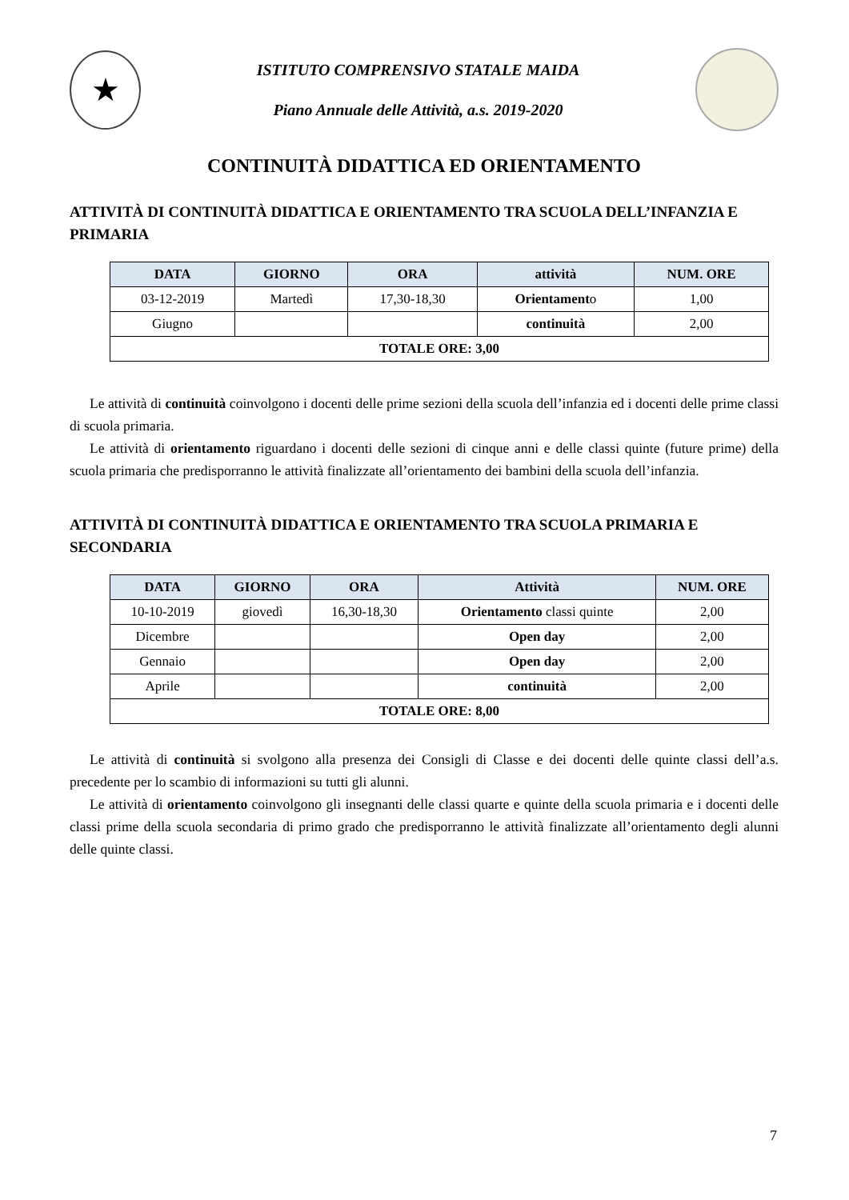★
ISTITUTO COMPRENSIVO STATALE MAIDA
Piano Annuale delle Attività, a.s. 2019-2020
CONTINUITÀ DIDATTICA ED ORIENTAMENTO
ATTIVITÀ DI CONTINUITÀ DIDATTICA E ORIENTAMENTO TRA SCUOLA DELL’INFANZIA E PRIMARIA
| DATA | GIORNO | ORA | attività | NUM. ORE |
| --- | --- | --- | --- | --- |
| 03-12-2019 | Martedì | 17,30-18,30 | Orientament o | 1,00 |
| Giugno | | | continuità | 2,00 |
| TOTALE ORE: 3,00 | | | | |
Le attività di continuità coinvolgono i docenti delle prime sezioni della scuola dell’infanzia ed i docenti delle prime classi di scuola primaria.
Le attività di orientamento riguardano i docenti delle sezioni di cinque anni e delle classi quinte (future prime) della scuola primaria che predisporranno le attività finalizzate all’orientamento dei bambini della scuola dell’infanzia.
ATTIVITÀ DI CONTINUITÀ DIDATTICA E ORIENTAMENTO TRA SCUOLA PRIMARIA E SECONDARIA
| DATA | GIORNO | ORA | Attività | NUM. ORE |
| --- | --- | --- | --- | --- |
| 10-10-2019 | giovedì | 16,30-18,30 | Orientamento classi quinte | 2,00 |
| Dicembre | | | Open day | 2,00 |
| Gennaio | | | Open day | 2,00 |
| Aprile | | | continuità | 2,00 |
| TOTALE ORE: 8,00 | | | | |
Le attività di continuità si svolgono alla presenza dei Consigli di Classe e dei docenti delle quinte classi dell’a.s. precedente per lo scambio di informazioni su tutti gli alunni.
Le attività di orientamento coinvolgono gli insegnanti delle classi quarte e quinte della scuola primaria e i docenti delle classi prime della scuola secondaria di primo grado che predisporranno le attività finalizzate all’orientamento degli alunni delle quinte classi.
7